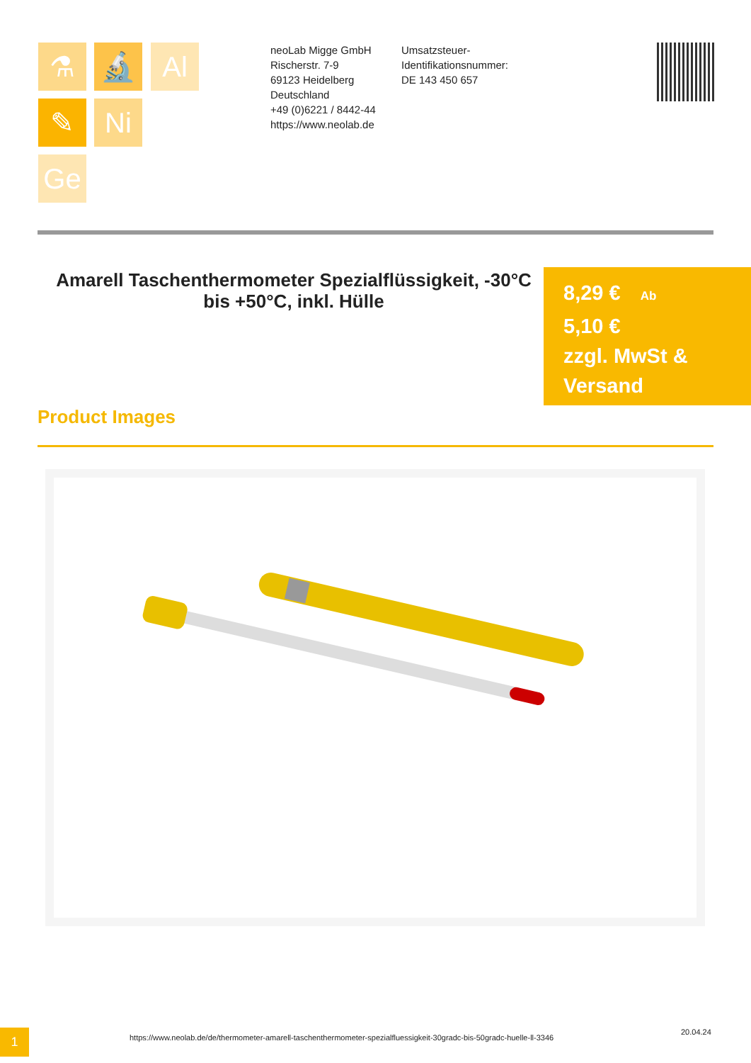⚗ 🔬 Al
✎ Ni
Ge
neoLab Migge GmbH
Rischerstr. 7-9
69123 Heidelberg
Deutschland
+49 (0)6221 / 8442-44
https://www.neolab.de
Umsatzsteuer-Identifikationsnummer:
DE 143 450 657
Amarell Taschenthermometer Spezialflüssigkeit, -30°C bis +50°C, inkl. Hülle
8,29 € Ab
5,10 €
zzgl. MwSt & Versand
Product Images
1
https://www.neolab.de/de/thermometer-amarell-taschenthermometer-spezialfluessigkeit-30gradc-bis-50gradc-huelle-ll-3346
20.04.24